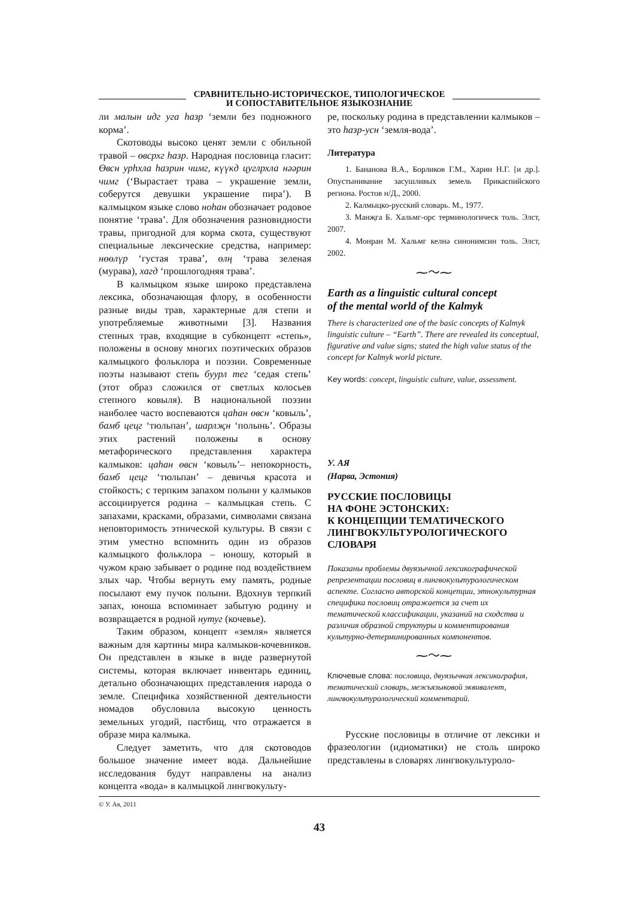СРАВНИТЕЛЬНО-ИСТОРИЧЕСКОЕ, ТИПОЛОГИЧЕСКОЕ
И СОПОСТАВИТЕЛЬНОЕ ЯЗЫКОЗНАНИЕ
ли малын идг уга һазр ‘земли без подножного корма’.
Скотоводы высоко ценят земли с обильной травой – өвсрхг һазр. Народная пословица гласит: Өвсн урһхла һазрин чимг, күүкд цуглрхла нәәрин чимг (‘Вырастает трава – украшение земли, соберутся девушки украшение пира’). В калмыцком языке слово ноһан обозначает родовое понятие ‘трава’. Для обозначения разновидности травы, пригодной для корма скота, существуют специальные лексические средства, например: нөөлүр ‘густая трава’, өлң ‘трава зеленая (мурава), хагд ‘прошлогодняя трава’.
В калмыцком языке широко представлена лексика, обозначающая флору, в особенности разные виды трав, характерные для степи и употребляемые животными [3]. Названия степных трав, входящие в субконцепт «степь», положены в основу многих поэтических образов калмыцкого фольклора и поэзии. Современные поэты называют степь буурл тег ‘седая степь’ (этот образ сложился от светлых колосьев степного ковыля). В национальной поэзии наиболее часто воспеваются цаһан өвсн ‘ковыль’, бамб цецг ‘тюльпан’, шарлҗн ‘полынь’. Образы этих растений положены в основу метафорического представления характера калмыков: цаһан өвсн ‘ковыль’– непокорность, бамб цецг ‘тюльпан’ – девичья красота и стойкость; с терпким запахом полыни у калмыков ассоциируется родина – калмыцкая степь. С запахами, красками, образами, символами связана неповторимость этнической культуры. В связи с этим уместно вспомнить один из образов калмыцкого фольклора – юношу, который в чужом краю забывает о родине под воздействием злых чар. Чтобы вернуть ему память, родные посылают ему пучок полыни. Вдохнув терпкий запах, юноша вспоминает забытую родину и возвращается в родной нутуг (кочевье).
Таким образом, концепт «земля» является важным для картины мира калмыков-кочевников. Он представлен в языке в виде развернутой системы, которая включает инвентарь единиц, детально обозначающих представления народа о земле. Специфика хозяйственной деятельности номадов обусловила высокую ценность земельных угодий, пастбищ, что отражается в образе мира калмыка.
Следует заметить, что для скотоводов большое значение имеет вода. Дальнейшие исследования будут направлены на анализ концепта «вода» в калмыцкой лингвокульту-
ре, поскольку родина в представлении калмыков – это һазр-усн ‘земля-вода’.
Литература
1. Бананова В.А., Борликов Г.М., Харин Н.Г. [и др.]. Опустынивание засушливых земель Прикаспийского региона. Ростов н/Д., 2000.
2. Калмыцко-русский словарь. М., 1977.
3. Манҗга Б. Хальмг-орс терминологическ толь. Элст, 2007.
4. Монран М. Хальмг келнә синонимсин толь. Элст, 2002.
⁓〜⁓
Earth as a linguistic cultural concept
of the mental world of the Kalmyk
There is characterized one of the basic concepts of Kalmyk linguistic culture – “Earth”. There are revealed its conceptual, figurative and value signs; stated the high value status of the concept for Kalmyk world picture.
Key words: concept, linguistic culture, value, assessment.
У. АЯ
(Нарва, Эстония)
РУССКИЕ ПОСЛОВИЦЫ
НА ФОНЕ ЭСТОНСКИХ:
К КОНЦЕПЦИИ ТЕМАТИЧЕСКОГО
ЛИНГВОКУЛЬТУРОЛОГИЧЕСКОГО
СЛОВАРЯ
Показаны проблемы двуязычной лексикографической репрезентации пословиц в лингвокультурологическом аспекте. Согласно авторской концепции, этнокультурная специфика пословиц отражается за счет их тематической классификации, указаний на сходства и различия образной структуры и комментирования культурно-детерминированных компонентов.
⁓〜⁓
Ключевые слова: пословица, двуязычная лексикография, тематический словарь, межъязыковой эквивалент, лингвокультурологический комментарий.
Русские пословицы в отличие от лексики и фразеологии (идиоматики) не столь широко представлены в словарях лингвокультуроло-
© У. Ая, 2011
43